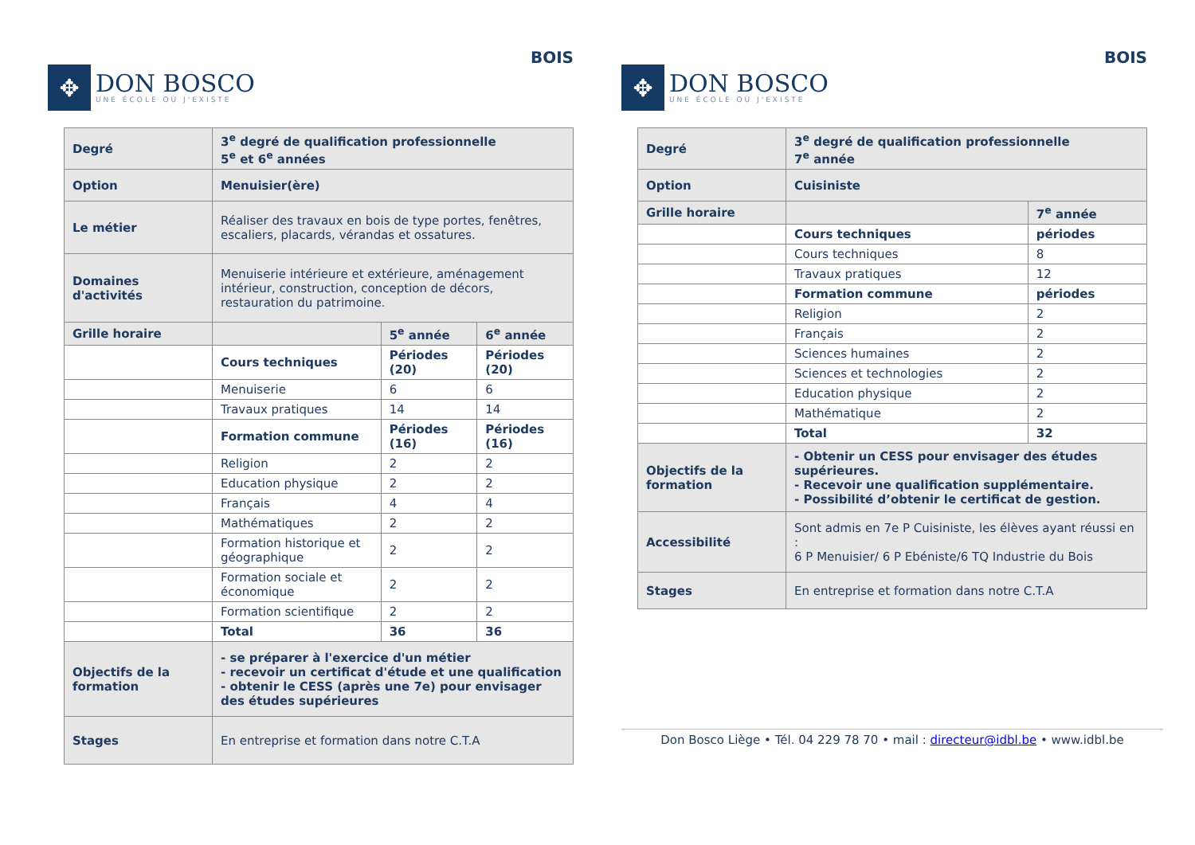✥
DON BOSCO
UNE ÉCOLE OÙ J'EXISTE
BOIS
| Degré | 3<sup>e</sup> degré de qualification professionnelle 5<sup>e</sup> et 6<sup>e</sup> années | | |
| Option | Menuisier(ère) | | |
| Le métier | Réaliser des travaux en bois de type portes, fenêtres, escaliers, placards, vérandas et ossatures. | | |
| Domaines d'activités | Menuiserie intérieure et extérieure, aménagement intérieur, construction, conception de décors, restauration du patrimoine. | | |
| Grille horaire | | 5<sup>e</sup> année | 6<sup>e</sup> année |
| | Cours techniques | Périodes (20) | Périodes (20) |
| | Menuiserie | 6 | 6 |
| | Travaux pratiques | 14 | 14 |
| | Formation commune | Périodes (16) | Périodes (16) |
| | Religion | 2 | 2 |
| | Education physique | 2 | 2 |
| | Français | 4 | 4 |
| | Mathématiques | 2 | 2 |
| | Formation historique et géographique | 2 | 2 |
| | Formation sociale et économique | 2 | 2 |
| | Formation scientifique | 2 | 2 |
| | Total | 36 | 36 |
| Objectifs de la formation | - se préparer à l'exercice d'un métier - recevoir un certificat d'étude et une qualification - obtenir le CESS (après une 7e) pour envisager des études supérieures | | |
| Stages | En entreprise et formation dans notre C.T.A | | |
✥
DON BOSCO
UNE ÉCOLE OÙ J'EXISTE
BOIS
| Degré | 3<sup>e</sup> degré de qualification professionnelle 7<sup>e</sup> année | |
| Option | Cuisiniste | |
| Grille horaire | | 7<sup>e</sup> année |
| | Cours techniques | périodes |
| | Cours techniques | 8 |
| | Travaux pratiques | 12 |
| | Formation commune | périodes |
| | Religion | 2 |
| | Français | 2 |
| | Sciences humaines | 2 |
| | Sciences et technologies | 2 |
| | Education physique | 2 |
| | Mathématique | 2 |
| | Total | 32 |
| Objectifs de la formation | - Obtenir un CESS pour envisager des études supérieures. - Recevoir une qualification supplémentaire. - Possibilité d’obtenir le certificat de gestion. | |
| Accessibilité | Sont admis en 7e P Cuisiniste, les élèves ayant réussi en : 6 P Menuisier/ 6 P Ebéniste/6 TQ Industrie du Bois | |
| Stages | En entreprise et formation dans notre C.T.A | |
Don Bosco Liège • Tél. 04 229 78 70 • mail : directeur@idbl.be • www.idbl.be